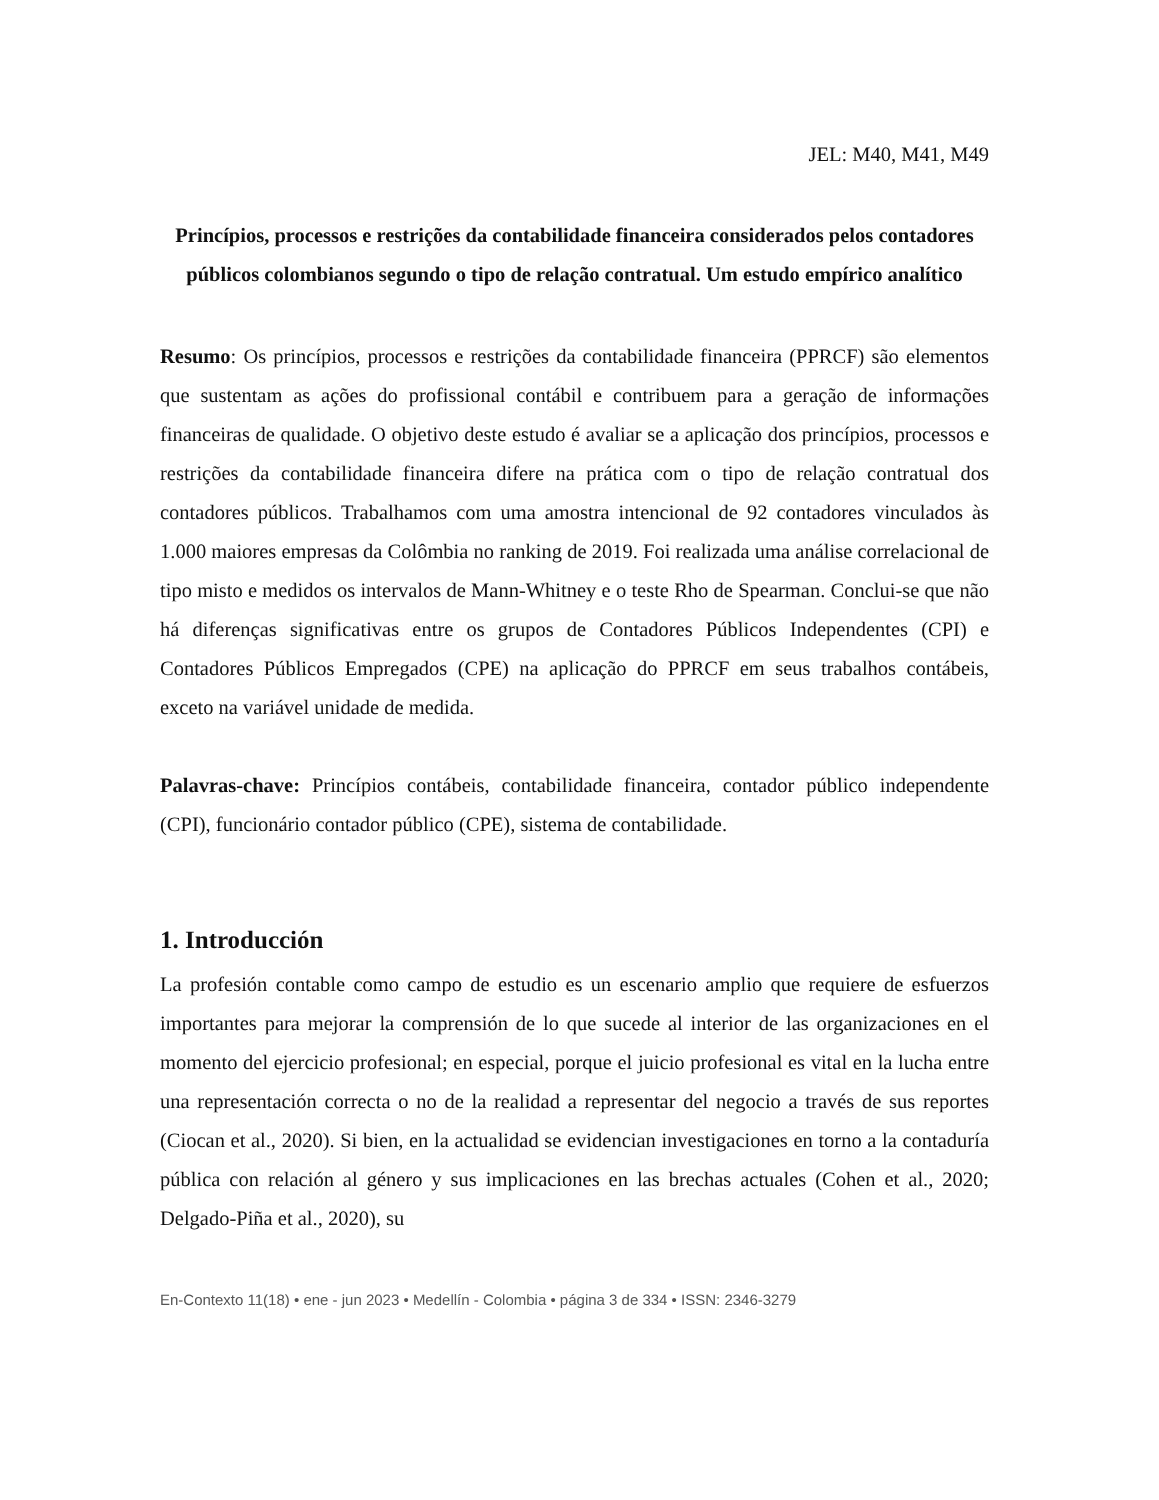JEL: M40, M41, M49
Princípios, processos e restrições da contabilidade financeira considerados pelos contadores públicos colombianos segundo o tipo de relação contratual. Um estudo empírico analítico
Resumo: Os princípios, processos e restrições da contabilidade financeira (PPRCF) são elementos que sustentam as ações do profissional contábil e contribuem para a geração de informações financeiras de qualidade. O objetivo deste estudo é avaliar se a aplicação dos princípios, processos e restrições da contabilidade financeira difere na prática com o tipo de relação contratual dos contadores públicos. Trabalhamos com uma amostra intencional de 92 contadores vinculados às 1.000 maiores empresas da Colômbia no ranking de 2019. Foi realizada uma análise correlacional de tipo misto e medidos os intervalos de Mann-Whitney e o teste Rho de Spearman. Conclui-se que não há diferenças significativas entre os grupos de Contadores Públicos Independentes (CPI) e Contadores Públicos Empregados (CPE) na aplicação do PPRCF em seus trabalhos contábeis, exceto na variável unidade de medida.
Palavras-chave: Princípios contábeis, contabilidade financeira, contador público independente (CPI), funcionário contador público (CPE), sistema de contabilidade.
1. Introducción
La profesión contable como campo de estudio es un escenario amplio que requiere de esfuerzos importantes para mejorar la comprensión de lo que sucede al interior de las organizaciones en el momento del ejercicio profesional; en especial, porque el juicio profesional es vital en la lucha entre una representación correcta o no de la realidad a representar del negocio a través de sus reportes (Ciocan et al., 2020). Si bien, en la actualidad se evidencian investigaciones en torno a la contaduría pública con relación al género y sus implicaciones en las brechas actuales (Cohen et al., 2020; Delgado-Piña et al., 2020), su
En-Contexto 11(18) • ene - jun 2023 • Medellín - Colombia • página 3 de 334 • ISSN: 2346-3279